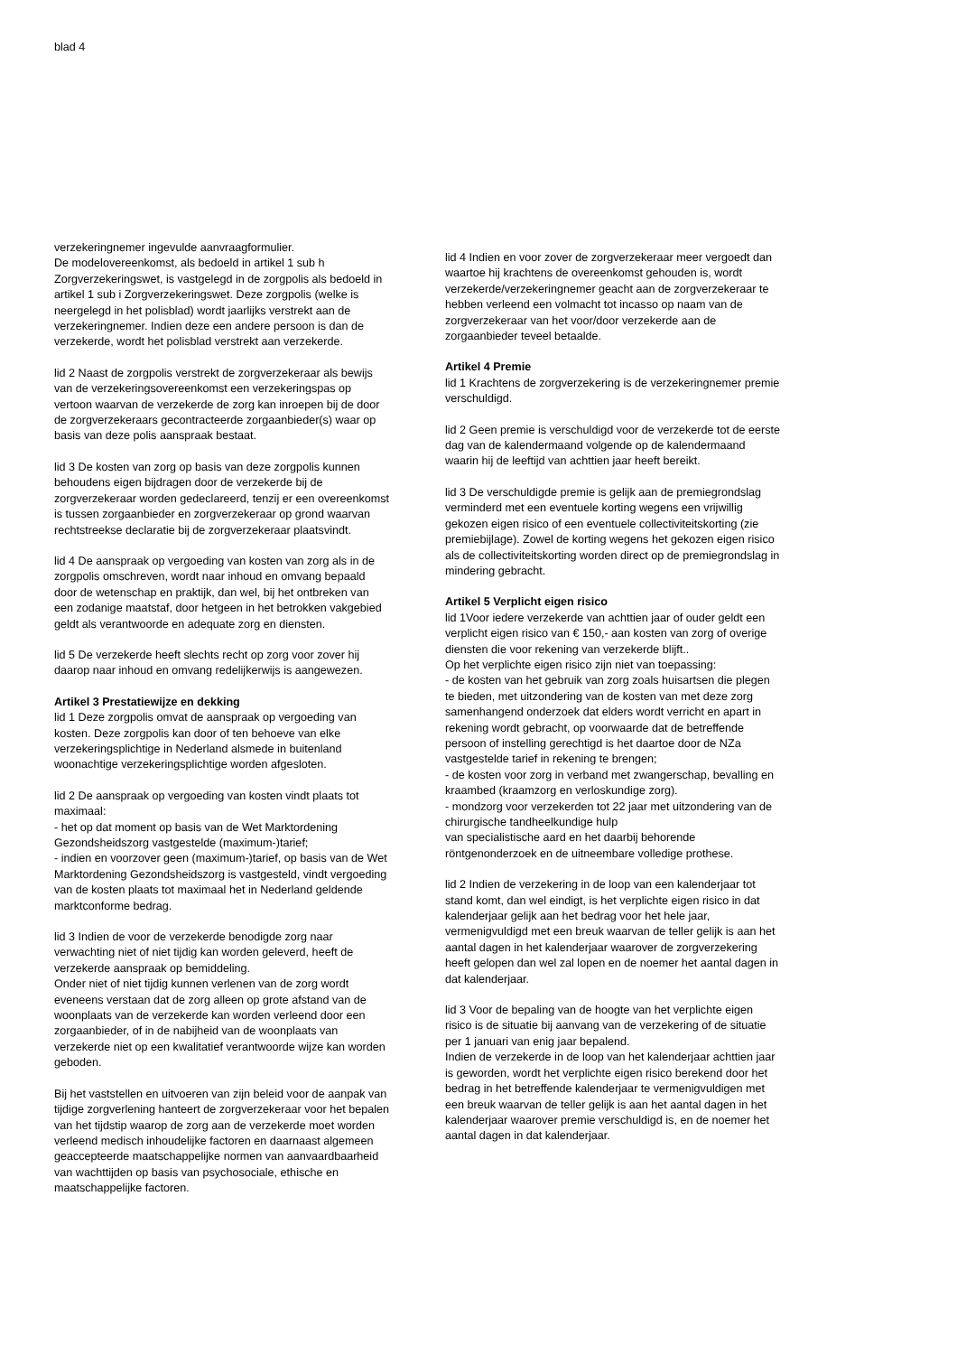blad 4
verzekeringnemer ingevulde aanvraagformulier.
De modelovereenkomst, als bedoeld in artikel 1 sub h Zorgverzekeringswet, is vastgelegd in de zorgpolis als bedoeld in artikel 1 sub i Zorgverzekeringswet. Deze zorgpolis (welke is neergelegd in het polisblad) wordt jaarlijks verstrekt aan de verzekeringnemer. Indien deze een andere persoon is dan de verzekerde, wordt het polisblad verstrekt aan verzekerde.
lid 2 Naast de zorgpolis verstrekt de zorgverzekeraar als bewijs van de verzekeringsovereenkomst een verzekeringspas op vertoon waarvan de verzekerde de zorg kan inroepen bij de door de zorgverzekeraars gecontracteerde zorgaanbieder(s) waar op basis van deze polis aanspraak bestaat.
lid 3 De kosten van zorg op basis van deze zorgpolis kunnen behoudens eigen bijdragen door de verzekerde bij de zorgverzekeraar worden gedeclareerd, tenzij er een overeenkomst is tussen zorgaanbieder en zorgverzekeraar op grond waarvan rechtstreekse declaratie bij de zorgverzekeraar plaatsvindt.
lid 4 De aanspraak op vergoeding van kosten van zorg als in de zorgpolis omschreven, wordt naar inhoud en omvang bepaald door de wetenschap en praktijk, dan wel, bij het ontbreken van een zodanige maatstaf, door hetgeen in het betrokken vakgebied geldt als verantwoorde en adequate zorg en diensten.
lid 5 De verzekerde heeft slechts recht op zorg voor zover hij daarop naar inhoud en omvang redelijkerwijs is aangewezen.
Artikel 3 Prestatiewijze en dekking
lid 1 Deze zorgpolis omvat de aanspraak op vergoeding van kosten. Deze zorgpolis kan door of ten behoeve van elke verzekeringsplichtige in Nederland alsmede in buitenland woonachtige verzekeringsplichtige worden afgesloten.
lid 2 De aanspraak op vergoeding van kosten vindt plaats tot maximaal:
- het op dat moment op basis van de Wet Marktordening Gezondsheidszorg vastgestelde (maximum-)tarief;
- indien en voorzover geen (maximum-)tarief, op basis van de Wet Marktordening Gezondsheidszorg is vastgesteld, vindt vergoeding van de kosten plaats tot maximaal het in Nederland geldende marktconforme bedrag.
lid 3 Indien de voor de verzekerde benodigde zorg naar verwachting niet of niet tijdig kan worden geleverd, heeft de verzekerde aanspraak op bemiddeling.
Onder niet of niet tijdig kunnen verlenen van de zorg wordt eveneens verstaan dat de zorg alleen op grote afstand van de woonplaats van de verzekerde kan worden verleend door een zorgaanbieder, of in de nabijheid van de woonplaats van verzekerde niet op een kwalitatief verantwoorde wijze kan worden geboden.
Bij het vaststellen en uitvoeren van zijn beleid voor de aanpak van tijdige zorgverlening hanteert de zorgverzekeraar voor het bepalen van het tijdstip waarop de zorg aan de verzekerde moet worden verleend medisch inhoudelijke factoren en daarnaast algemeen geaccepteerde maatschappelijke normen van aanvaardbaarheid van wachttijden op basis van psychosociale, ethische en maatschappelijke factoren.
lid 4 Indien en voor zover de zorgverzekeraar meer vergoedt dan waartoe hij krachtens de overeenkomst gehouden is, wordt verzekerde/verzekeringnemer geacht aan de zorgverzekeraar te hebben verleend een volmacht tot incasso op naam van de zorgverzekeraar van het voor/door verzekerde aan de zorgaanbieder teveel betaalde.
Artikel 4 Premie
lid 1 Krachtens de zorgverzekering is de verzekeringnemer premie verschuldigd.
lid 2 Geen premie is verschuldigd voor de verzekerde tot de eerste dag van de kalendermaand volgende op de kalendermaand waarin hij de leeftijd van achttien jaar heeft bereikt.
lid 3 De verschuldigde premie is gelijk aan de premiegrondslag verminderd met een eventuele korting wegens een vrijwillig gekozen eigen risico of een eventuele collectiviteitskorting (zie premiebijlage). Zowel de korting wegens het gekozen eigen risico als de collectiviteitskorting worden direct op de premiegrondslag in mindering gebracht.
Artikel 5 Verplicht eigen risico
lid 1Voor iedere verzekerde van achttien jaar of ouder geldt een verplicht eigen risico van € 150,- aan kosten van zorg of overige diensten die voor rekening van verzekerde blijft..
Op het verplichte eigen risico zijn niet van toepassing:
- de kosten van het gebruik van zorg zoals huisartsen die plegen te bieden, met uitzondering van de kosten van met deze zorg samenhangend onderzoek dat elders wordt verricht en apart in rekening wordt gebracht, op voorwaarde dat de betreffende persoon of instelling gerechtigd is het daartoe door de NZa vastgestelde tarief in rekening te brengen;
- de kosten voor zorg in verband met zwangerschap, bevalling en kraambed (kraamzorg en verloskundige zorg).
- mondzorg voor verzekerden tot 22 jaar met uitzondering van de chirurgische tandheelkundige hulp
van specialistische aard en het daarbij behorende röntgenonderzoek en de uitneembare volledige prothese.
lid 2 Indien de verzekering in de loop van een kalenderjaar tot stand komt, dan wel eindigt, is het verplichte eigen risico in dat kalenderjaar gelijk aan het bedrag voor het hele jaar, vermenigvuldigd met een breuk waarvan de teller gelijk is aan het aantal dagen in het kalenderjaar waarover de zorgverzekering heeft gelopen dan wel zal lopen en de noemer het aantal dagen in dat kalenderjaar.
lid 3 Voor de bepaling van de hoogte van het verplichte eigen risico is de situatie bij aanvang van de verzekering of de situatie per 1 januari van enig jaar bepalend.
Indien de verzekerde in de loop van het kalenderjaar achttien jaar is geworden, wordt het verplichte eigen risico berekend door het bedrag in het betreffende kalenderjaar te vermenigvuldigen met een breuk waarvan de teller gelijk is aan het aantal dagen in het kalenderjaar waarover premie verschuldigd is, en de noemer het aantal dagen in dat kalenderjaar.